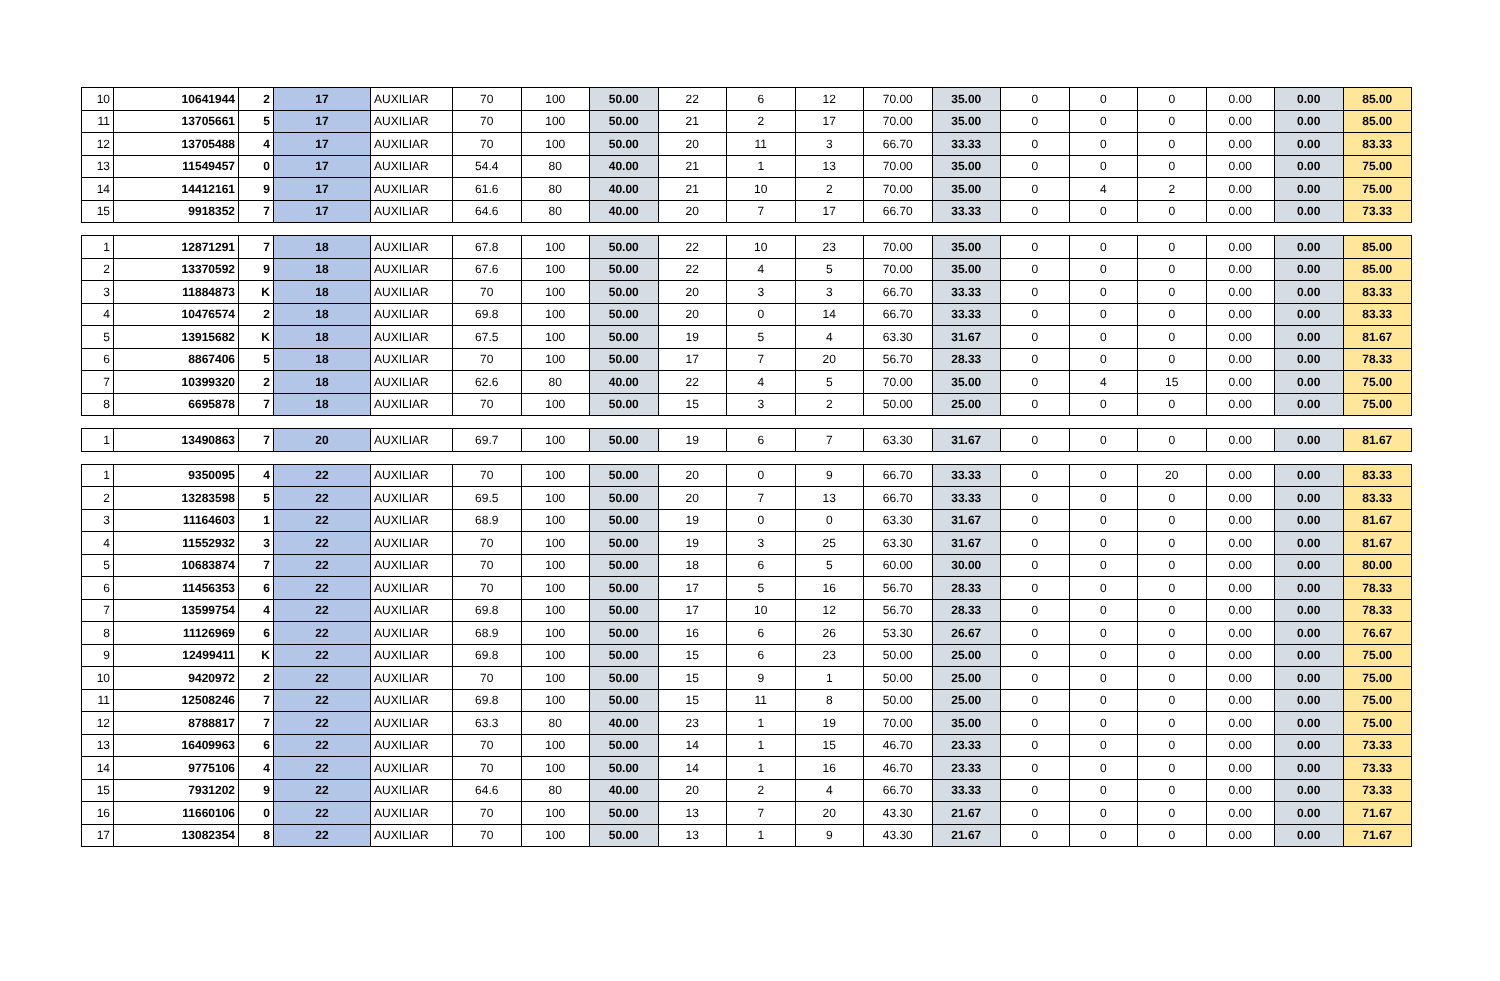| 10 | 10641944 | 2 | 17 | AUXILIAR | 70 | 100 | 50.00 | 22 | 6 | 12 | 70.00 | 35.00 | 0 | 0 | 0 | 0.00 | 0.00 | 85.00 |
| 11 | 13705661 | 5 | 17 | AUXILIAR | 70 | 100 | 50.00 | 21 | 2 | 17 | 70.00 | 35.00 | 0 | 0 | 0 | 0.00 | 0.00 | 85.00 |
| 12 | 13705488 | 4 | 17 | AUXILIAR | 70 | 100 | 50.00 | 20 | 11 | 3 | 66.70 | 33.33 | 0 | 0 | 0 | 0.00 | 0.00 | 83.33 |
| 13 | 11549457 | 0 | 17 | AUXILIAR | 54.4 | 80 | 40.00 | 21 | 1 | 13 | 70.00 | 35.00 | 0 | 0 | 0 | 0.00 | 0.00 | 75.00 |
| 14 | 14412161 | 9 | 17 | AUXILIAR | 61.6 | 80 | 40.00 | 21 | 10 | 2 | 70.00 | 35.00 | 0 | 4 | 2 | 0.00 | 0.00 | 75.00 |
| 15 | 9918352 | 7 | 17 | AUXILIAR | 64.6 | 80 | 40.00 | 20 | 7 | 17 | 66.70 | 33.33 | 0 | 0 | 0 | 0.00 | 0.00 | 73.33 |
| 1 | 12871291 | 7 | 18 | AUXILIAR | 67.8 | 100 | 50.00 | 22 | 10 | 23 | 70.00 | 35.00 | 0 | 0 | 0 | 0.00 | 0.00 | 85.00 |
| 2 | 13370592 | 9 | 18 | AUXILIAR | 67.6 | 100 | 50.00 | 22 | 4 | 5 | 70.00 | 35.00 | 0 | 0 | 0 | 0.00 | 0.00 | 85.00 |
| 3 | 11884873 | K | 18 | AUXILIAR | 70 | 100 | 50.00 | 20 | 3 | 3 | 66.70 | 33.33 | 0 | 0 | 0 | 0.00 | 0.00 | 83.33 |
| 4 | 10476574 | 2 | 18 | AUXILIAR | 69.8 | 100 | 50.00 | 20 | 0 | 14 | 66.70 | 33.33 | 0 | 0 | 0 | 0.00 | 0.00 | 83.33 |
| 5 | 13915682 | K | 18 | AUXILIAR | 67.5 | 100 | 50.00 | 19 | 5 | 4 | 63.30 | 31.67 | 0 | 0 | 0 | 0.00 | 0.00 | 81.67 |
| 6 | 8867406 | 5 | 18 | AUXILIAR | 70 | 100 | 50.00 | 17 | 7 | 20 | 56.70 | 28.33 | 0 | 0 | 0 | 0.00 | 0.00 | 78.33 |
| 7 | 10399320 | 2 | 18 | AUXILIAR | 62.6 | 80 | 40.00 | 22 | 4 | 5 | 70.00 | 35.00 | 0 | 4 | 15 | 0.00 | 0.00 | 75.00 |
| 8 | 6695878 | 7 | 18 | AUXILIAR | 70 | 100 | 50.00 | 15 | 3 | 2 | 50.00 | 25.00 | 0 | 0 | 0 | 0.00 | 0.00 | 75.00 |
| 1 | 13490863 | 7 | 20 | AUXILIAR | 69.7 | 100 | 50.00 | 19 | 6 | 7 | 63.30 | 31.67 | 0 | 0 | 0 | 0.00 | 0.00 | 81.67 |
| 1 | 9350095 | 4 | 22 | AUXILIAR | 70 | 100 | 50.00 | 20 | 0 | 9 | 66.70 | 33.33 | 0 | 0 | 20 | 0.00 | 0.00 | 83.33 |
| 2 | 13283598 | 5 | 22 | AUXILIAR | 69.5 | 100 | 50.00 | 20 | 7 | 13 | 66.70 | 33.33 | 0 | 0 | 0 | 0.00 | 0.00 | 83.33 |
| 3 | 11164603 | 1 | 22 | AUXILIAR | 68.9 | 100 | 50.00 | 19 | 0 | 0 | 63.30 | 31.67 | 0 | 0 | 0 | 0.00 | 0.00 | 81.67 |
| 4 | 11552932 | 3 | 22 | AUXILIAR | 70 | 100 | 50.00 | 19 | 3 | 25 | 63.30 | 31.67 | 0 | 0 | 0 | 0.00 | 0.00 | 81.67 |
| 5 | 10683874 | 7 | 22 | AUXILIAR | 70 | 100 | 50.00 | 18 | 6 | 5 | 60.00 | 30.00 | 0 | 0 | 0 | 0.00 | 0.00 | 80.00 |
| 6 | 11456353 | 6 | 22 | AUXILIAR | 70 | 100 | 50.00 | 17 | 5 | 16 | 56.70 | 28.33 | 0 | 0 | 0 | 0.00 | 0.00 | 78.33 |
| 7 | 13599754 | 4 | 22 | AUXILIAR | 69.8 | 100 | 50.00 | 17 | 10 | 12 | 56.70 | 28.33 | 0 | 0 | 0 | 0.00 | 0.00 | 78.33 |
| 8 | 11126969 | 6 | 22 | AUXILIAR | 68.9 | 100 | 50.00 | 16 | 6 | 26 | 53.30 | 26.67 | 0 | 0 | 0 | 0.00 | 0.00 | 76.67 |
| 9 | 12499411 | K | 22 | AUXILIAR | 69.8 | 100 | 50.00 | 15 | 6 | 23 | 50.00 | 25.00 | 0 | 0 | 0 | 0.00 | 0.00 | 75.00 |
| 10 | 9420972 | 2 | 22 | AUXILIAR | 70 | 100 | 50.00 | 15 | 9 | 1 | 50.00 | 25.00 | 0 | 0 | 0 | 0.00 | 0.00 | 75.00 |
| 11 | 12508246 | 7 | 22 | AUXILIAR | 69.8 | 100 | 50.00 | 15 | 11 | 8 | 50.00 | 25.00 | 0 | 0 | 0 | 0.00 | 0.00 | 75.00 |
| 12 | 8788817 | 7 | 22 | AUXILIAR | 63.3 | 80 | 40.00 | 23 | 1 | 19 | 70.00 | 35.00 | 0 | 0 | 0 | 0.00 | 0.00 | 75.00 |
| 13 | 16409963 | 6 | 22 | AUXILIAR | 70 | 100 | 50.00 | 14 | 1 | 15 | 46.70 | 23.33 | 0 | 0 | 0 | 0.00 | 0.00 | 73.33 |
| 14 | 9775106 | 4 | 22 | AUXILIAR | 70 | 100 | 50.00 | 14 | 1 | 16 | 46.70 | 23.33 | 0 | 0 | 0 | 0.00 | 0.00 | 73.33 |
| 15 | 7931202 | 9 | 22 | AUXILIAR | 64.6 | 80 | 40.00 | 20 | 2 | 4 | 66.70 | 33.33 | 0 | 0 | 0 | 0.00 | 0.00 | 73.33 |
| 16 | 11660106 | 0 | 22 | AUXILIAR | 70 | 100 | 50.00 | 13 | 7 | 20 | 43.30 | 21.67 | 0 | 0 | 0 | 0.00 | 0.00 | 71.67 |
| 17 | 13082354 | 8 | 22 | AUXILIAR | 70 | 100 | 50.00 | 13 | 1 | 9 | 43.30 | 21.67 | 0 | 0 | 0 | 0.00 | 0.00 | 71.67 |